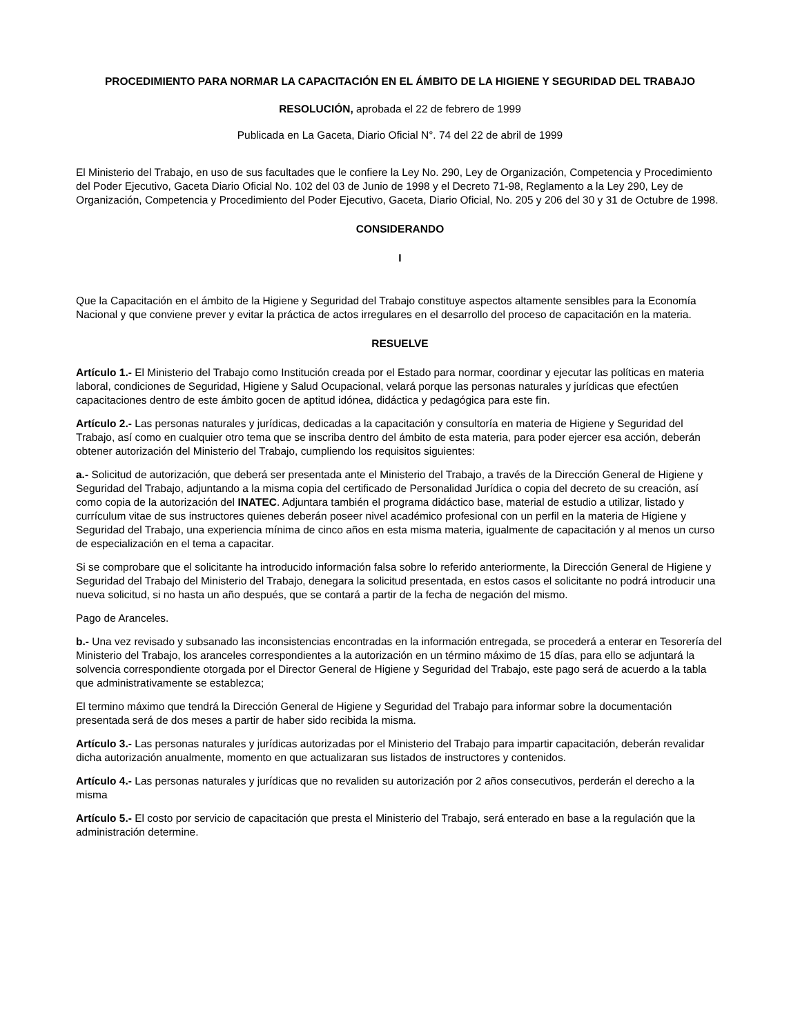PROCEDIMIENTO PARA NORMAR LA CAPACITACIÓN EN EL ÁMBITO DE LA HIGIENE Y SEGURIDAD DEL TRABAJO
RESOLUCIÓN, aprobada el 22 de febrero de 1999
Publicada en La Gaceta, Diario Oficial N°. 74 del 22 de abril de 1999
El Ministerio del Trabajo, en uso de sus facultades que le confiere la Ley No. 290, Ley de Organización, Competencia y Procedimiento del Poder Ejecutivo, Gaceta Diario Oficial No. 102 del 03 de Junio de 1998 y el Decreto 71-98, Reglamento a la Ley 290, Ley de Organización, Competencia y Procedimiento del Poder Ejecutivo, Gaceta, Diario Oficial, No. 205 y 206 del 30 y 31 de Octubre de 1998.
CONSIDERANDO
I
Que la Capacitación en el ámbito de la Higiene y Seguridad del Trabajo constituye aspectos altamente sensibles para la Economía Nacional y que conviene prever y evitar la práctica de actos irregulares en el desarrollo del proceso de capacitación en la materia.
RESUELVE
Artículo 1.- El Ministerio del Trabajo como Institución creada por el Estado para normar, coordinar y ejecutar las políticas en materia laboral, condiciones de Seguridad, Higiene y Salud Ocupacional, velará porque las personas naturales y jurídicas que efectúen capacitaciones dentro de este ámbito gocen de aptitud idónea, didáctica y pedagógica para este fin.
Artículo 2.- Las personas naturales y jurídicas, dedicadas a la capacitación y consultoría en materia de Higiene y Seguridad del Trabajo, así como en cualquier otro tema que se inscriba dentro del ámbito de esta materia, para poder ejercer esa acción, deberán obtener autorización del Ministerio del Trabajo, cumpliendo los requisitos siguientes:
a.- Solicitud de autorización, que deberá ser presentada ante el Ministerio del Trabajo, a través de la Dirección General de Higiene y Seguridad del Trabajo, adjuntando a la misma copia del certificado de Personalidad Jurídica o copia del decreto de su creación, así como copia de la autorización del INATEC. Adjuntara también el programa didáctico base, material de estudio a utilizar, listado y currículum vitae de sus instructores quienes deberán poseer nivel académico profesional con un perfil en la materia de Higiene y Seguridad del Trabajo, una experiencia mínima de cinco años en esta misma materia, igualmente de capacitación y al menos un curso de especialización en el tema a capacitar.
Si se comprobare que el solicitante ha introducido información falsa sobre lo referido anteriormente, la Dirección General de Higiene y Seguridad del Trabajo del Ministerio del Trabajo, denegara la solicitud presentada, en estos casos el solicitante no podrá introducir una nueva solicitud, si no hasta un año después, que se contará a partir de la fecha de negación del mismo.
Pago de Aranceles.
b.- Una vez revisado y subsanado las inconsistencias encontradas en la información entregada, se procederá a enterar en Tesorería del Ministerio del Trabajo, los aranceles correspondientes a la autorización en un término máximo de 15 días, para ello se adjuntará la solvencia correspondiente otorgada por el Director General de Higiene y Seguridad del Trabajo, este pago será de acuerdo a la tabla que administrativamente se establezca;
El termino máximo que tendrá la Dirección General de Higiene y Seguridad del Trabajo para informar sobre la documentación presentada será de dos meses a partir de haber sido recibida la misma.
Artículo 3.- Las personas naturales y jurídicas autorizadas por el Ministerio del Trabajo para impartir capacitación, deberán revalidar dicha autorización anualmente, momento en que actualizaran sus listados de instructores y contenidos.
Artículo 4.- Las personas naturales y jurídicas que no revaliden su autorización por 2 años consecutivos, perderán el derecho a la misma
Artículo 5.- El costo por servicio de capacitación que presta el Ministerio del Trabajo, será enterado en base a la regulación que la administración determine.